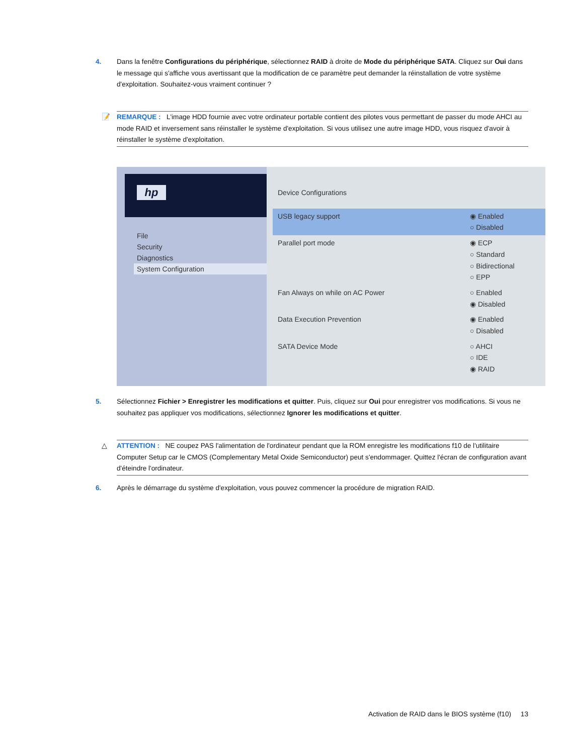4. Dans la fenêtre Configurations du périphérique, sélectionnez RAID à droite de Mode du périphérique SATA. Cliquez sur Oui dans le message qui s'affiche vous avertissant que la modification de ce paramètre peut demander la réinstallation de votre système d'exploitation. Souhaitez-vous vraiment continuer ?
📝 REMARQUE : L'image HDD fournie avec votre ordinateur portable contient des pilotes vous permettant de passer du mode AHCI au mode RAID et inversement sans réinstaller le système d'exploitation. Si vous utilisez une autre image HDD, vous risquez d'avoir à réinstaller le système d'exploitation.
hp
File
Security
Diagnostics
System Configuration
Device Configurations
USB legacy support ◉ Enabled
○ Disabled
Parallel port mode ◉ ECP
○ Standard
○ Bidirectional
○ EPP
Fan Always on while on AC Power
○ Enabled
◉ Disabled
Data Execution Prevention ◉ Enabled
○ Disabled
SATA Device Mode ○ AHCI
○ IDE
◉ RAID
5. Sélectionnez Fichier > Enregistrer les modifications et quitter. Puis, cliquez sur Oui pour enregistrer vos modifications. Si vous ne souhaitez pas appliquer vos modifications, sélectionnez Ignorer les modifications et quitter.
△ ATTENTION : NE coupez PAS l'alimentation de l'ordinateur pendant que la ROM enregistre les modifications f10 de l'utilitaire Computer Setup car le CMOS (Complementary Metal Oxide Semiconductor) peut s'endommager. Quittez l'écran de configuration avant d'éteindre l'ordinateur.
6. Après le démarrage du système d'exploitation, vous pouvez commencer la procédure de migration RAID.
Activation de RAID dans le BIOS système (f10) 13